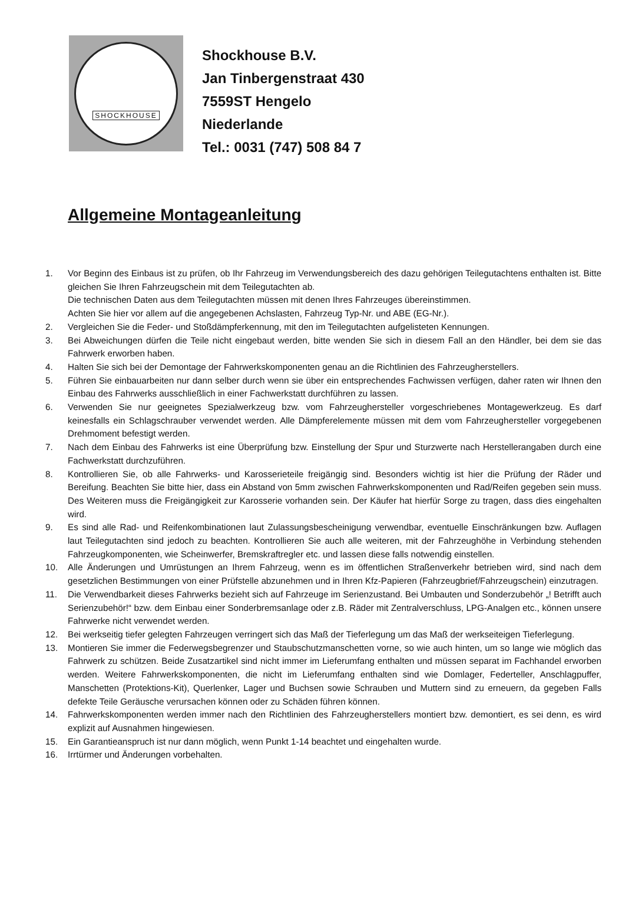SHOCKHOUSE
Shockhouse B.V.
Jan Tinbergenstraat 430
7559ST Hengelo
Niederlande
Tel.: 0031 (747) 508 84 7
Allgemeine Montageanleitung
1. Vor Beginn des Einbaus ist zu prüfen, ob Ihr Fahrzeug im Verwendungsbereich des dazu gehörigen Teilegutachtens enthalten ist. Bitte gleichen Sie Ihren Fahrzeugschein mit dem Teilegutachten ab.
Die technischen Daten aus dem Teilegutachten müssen mit denen Ihres Fahrzeuges übereinstimmen.
Achten Sie hier vor allem auf die angegebenen Achslasten, Fahrzeug Typ-Nr. und ABE (EG-Nr.).
2. Vergleichen Sie die Feder- und Stoßdämpferkennung, mit den im Teilegutachten aufgelisteten Kennungen.
3. Bei Abweichungen dürfen die Teile nicht eingebaut werden, bitte wenden Sie sich in diesem Fall an den Händler, bei dem sie das Fahrwerk erworben haben.
4. Halten Sie sich bei der Demontage der Fahrwerkskomponenten genau an die Richtlinien des Fahrzeugherstellers.
5. Führen Sie einbauarbeiten nur dann selber durch wenn sie über ein entsprechendes Fachwissen verfügen, daher raten wir Ihnen den Einbau des Fahrwerks ausschließlich in einer Fachwerkstatt durchführen zu lassen.
6. Verwenden Sie nur geeignetes Spezialwerkzeug bzw. vom Fahrzeughersteller vorgeschriebenes Montagewerkzeug. Es darf keinesfalls ein Schlagschrauber verwendet werden. Alle Dämpferelemente müssen mit dem vom Fahrzeughersteller vorgegebenen Drehmoment befestigt werden.
7. Nach dem Einbau des Fahrwerks ist eine Überprüfung bzw. Einstellung der Spur und Sturzwerte nach Herstellerangaben durch eine Fachwerkstatt durchzuführen.
8. Kontrollieren Sie, ob alle Fahrwerks- und Karosserieteile freigängig sind. Besonders wichtig ist hier die Prüfung der Räder und Bereifung. Beachten Sie bitte hier, dass ein Abstand von 5mm zwischen Fahrwerkskomponenten und Rad/Reifen gegeben sein muss. Des Weiteren muss die Freigängigkeit zur Karosserie vorhanden sein. Der Käufer hat hierfür Sorge zu tragen, dass dies eingehalten wird.
9. Es sind alle Rad- und Reifenkombinationen laut Zulassungsbescheinigung verwendbar, eventuelle Einschränkungen bzw. Auflagen laut Teilegutachten sind jedoch zu beachten. Kontrollieren Sie auch alle weiteren, mit der Fahrzeughöhe in Verbindung stehenden Fahrzeugkomponenten, wie Scheinwerfer, Bremskraftregler etc. und lassen diese falls notwendig einstellen.
10. Alle Änderungen und Umrüstungen an Ihrem Fahrzeug, wenn es im öffentlichen Straßenverkehr betrieben wird, sind nach dem gesetzlichen Bestimmungen von einer Prüfstelle abzunehmen und in Ihren Kfz-Papieren (Fahrzeugbrief/Fahrzeugschein) einzutragen.
11. Die Verwendbarkeit dieses Fahrwerks bezieht sich auf Fahrzeuge im Serienzustand. Bei Umbauten und Sonderzubehör „! Betrifft auch Serienzubehör!“ bzw. dem Einbau einer Sonderbremsanlage oder z.B. Räder mit Zentralverschluss, LPG-Analgen etc., können unsere Fahrwerke nicht verwendet werden.
12. Bei werkseitig tiefer gelegten Fahrzeugen verringert sich das Maß der Tieferlegung um das Maß der werkseiteigen Tieferlegung.
13. Montieren Sie immer die Federwegsbegrenzer und Staubschutzmanschetten vorne, so wie auch hinten, um so lange wie möglich das Fahrwerk zu schützen. Beide Zusatzartikel sind nicht immer im Lieferumfang enthalten und müssen separat im Fachhandel erworben werden. Weitere Fahrwerkskomponenten, die nicht im Lieferumfang enthalten sind wie Domlager, Federteller, Anschlagpuffer, Manschetten (Protektions-Kit), Querlenker, Lager und Buchsen sowie Schrauben und Muttern sind zu erneuern, da gegeben Falls defekte Teile Geräusche verursachen können oder zu Schäden führen können.
14. Fahrwerkskomponenten werden immer nach den Richtlinien des Fahrzeugherstellers montiert bzw. demontiert, es sei denn, es wird explizit auf Ausnahmen hingewiesen.
15. Ein Garantieanspruch ist nur dann möglich, wenn Punkt 1-14 beachtet und eingehalten wurde.
16. Irrtürmer und Änderungen vorbehalten.